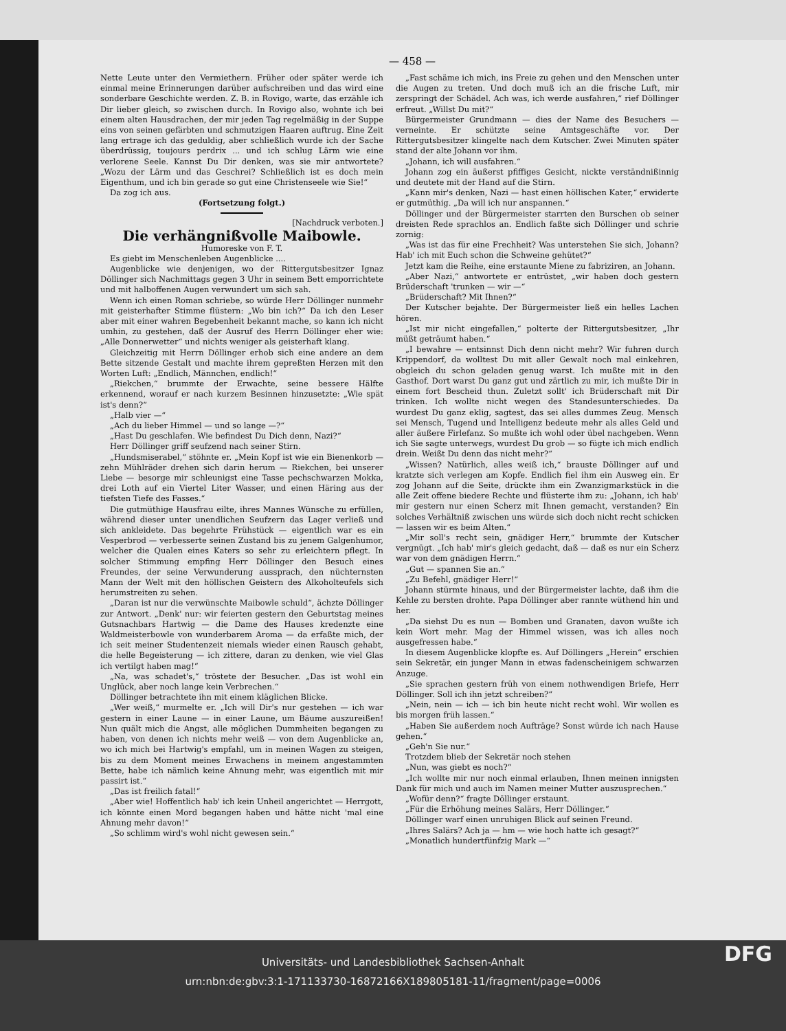— 458 —
Nette Leute unter den Vermiethern. Früher oder später werde ich einmal meine Erinnerungen darüber aufschreiben und das wird eine sonderbare Geschichte werden. Z. B. in Rovigo, warte, das erzähle ich Dir lieber gleich, so zwischen durch. In Rovigo also, wohnte ich bei einem alten Hausdrachen, der mir jeden Tag regelmäßig in der Suppe eins von seinen gefärbten und schmutzigen Haaren auftrug. Eine Zeit lang ertrage ich das geduldig, aber schließlich wurde ich der Sache überdrüssig, toujours perdrix ... und ich schlug Lärm wie eine verlorene Seele. Kannst Du Dir denken, was sie mir antwortete? „Wozu der Lärm und das Geschrei? Schließlich ist es doch mein Eigenthum, und ich bin gerade so gut eine Christenseele wie Sie!“
Da zog ich aus.
(Fortsetzung folgt.)
[Nachdruck verboten.]
Die verhängnißvolle Maibowle.
Humoreske von F. T.
Es giebt im Menschenleben Augenblicke ....
Augenblicke wie denjenigen, wo der Rittergutsbesitzer Ignaz Döllinger sich Nachmittags gegen 3 Uhr in seinem Bett emporrichtete und mit halboffenen Augen verwundert um sich sah.
Wenn ich einen Roman schriebe, so würde Herr Döllinger nunmehr mit geisterhafter Stimme flüstern: „Wo bin ich?“ Da ich den Leser aber mit einer wahren Begebenheit bekannt mache, so kann ich nicht umhin, zu gestehen, daß der Ausruf des Herrn Döllinger eher wie: „Alle Donnerwetter“ und nichts weniger als geisterhaft klang.
Gleichzeitig mit Herrn Döllinger erhob sich eine andere an dem Bette sitzende Gestalt und machte ihrem gepreßten Herzen mit den Worten Luft: „Endlich, Männchen, endlich!“
„Riekchen,“ brummte der Erwachte, seine bessere Hälfte erkennend, worauf er nach kurzem Besinnen hinzusetzte: „Wie spät ist's denn?“
„Halb vier —“
„Ach du lieber Himmel — und so lange —?“
„Hast Du geschlafen. Wie befindest Du Dich denn, Nazi?“
Herr Döllinger griff seufzend nach seiner Stirn.
„Hundsmiserabel,“ stöhnte er. „Mein Kopf ist wie ein Bienenkorb — zehn Mühlräder drehen sich darin herum — Riekchen, bei unserer Liebe — besorge mir schleunigst eine Tasse pechschwarzen Mokka, drei Loth auf ein Viertel Liter Wasser, und einen Häring aus der tiefsten Tiefe des Fasses.“
Die gutmüthige Hausfrau eilte, ihres Mannes Wünsche zu erfüllen, während dieser unter unendlichen Seufzern das Lager verließ und sich ankleidete. Das begehrte Frühstück — eigentlich war es ein Vesperbrod — verbesserte seinen Zustand bis zu jenem Galgenhumor, welcher die Qualen eines Katers so sehr zu erleichtern pflegt. In solcher Stimmung empfing Herr Döllinger den Besuch eines Freundes, der seine Verwunderung aussprach, den nüchternsten Mann der Welt mit den höllischen Geistern des Alkoholteufels sich herumstreiten zu sehen.
„Daran ist nur die verwünschte Maibowle schuld“, ächzte Döllinger zur Antwort. „Denk' nur: wir feierten gestern den Geburtstag meines Gutsnachbars Hartwig — die Dame des Hauses kredenzte eine Waldmeisterbowle von wunderbarem Aroma — da erfaßte mich, der ich seit meiner Studentenzeit niemals wieder einen Rausch gehabt, die helle Begeisterung — ich zittere, daran zu denken, wie viel Glas ich vertilgt haben mag!“
„Na, was schadet's,“ tröstete der Besucher. „Das ist wohl ein Unglück, aber noch lange kein Verbrechen.“
Döllinger betrachtete ihn mit einem kläglichen Blicke.
„Wer weiß,“ murmelte er. „Ich will Dir's nur gestehen — ich war gestern in einer Laune — in einer Laune, um Bäume auszureißen! Nun quält mich die Angst, alle möglichen Dummheiten begangen zu haben, von denen ich nichts mehr weiß — von dem Augenblicke an, wo ich mich bei Hartwig's empfahl, um in meinen Wagen zu steigen, bis zu dem Moment meines Erwachens in meinem angestammten Bette, habe ich nämlich keine Ahnung mehr, was eigentlich mit mir passirt ist.“
„Das ist freilich fatal!“
„Aber wie! Hoffentlich hab' ich kein Unheil angerichtet — Herrgott, ich könnte einen Mord begangen haben und hätte nicht 'mal eine Ahnung mehr davon!“
„So schlimm wird's wohl nicht gewesen sein.“
„Fast schäme ich mich, ins Freie zu gehen und den Menschen unter die Augen zu treten. Und doch muß ich an die frische Luft, mir zerspringt der Schädel. Ach was, ich werde ausfahren,“ rief Döllinger erfreut. „Willst Du mit?“
Bürgermeister Grundmann — dies der Name des Besuchers — verneinte. Er schützte seine Amtsgeschäfte vor. Der Rittergutsbesitzer klingelte nach dem Kutscher. Zwei Minuten später stand der alte Johann vor ihm.
„Johann, ich will ausfahren.“
Johann zog ein äußerst pfiffiges Gesicht, nickte verständnißinnig und deutete mit der Hand auf die Stirn.
„Kann mir's denken, Nazi — hast einen höllischen Kater,“ erwiderte er gutmüthig. „Da will ich nur anspannen.“
Döllinger und der Bürgermeister starrten den Burschen ob seiner dreisten Rede sprachlos an. Endlich faßte sich Döllinger und schrie zornig:
„Was ist das für eine Frechheit? Was unterstehen Sie sich, Johann? Hab' ich mit Euch schon die Schweine gehütet?“
Jetzt kam die Reihe, eine erstaunte Miene zu fabriziren, an Johann.
„Aber Nazi,“ antwortete er entrüstet, „wir haben doch gestern Brüderschaft 'trunken — wir —“
„Brüderschaft? Mit Ihnen?“
Der Kutscher bejahte. Der Bürgermeister ließ ein helles Lachen hören.
„Ist mir nicht eingefallen,“ polterte der Rittergutsbesitzer, „Ihr müßt geträumt haben.“
„I bewahre — entsinnst Dich denn nicht mehr? Wir fuhren durch Krippendorf, da wolltest Du mit aller Gewalt noch mal einkehren, obgleich du schon geladen genug warst. Ich mußte mit in den Gasthof. Dort warst Du ganz gut und zärtlich zu mir, ich mußte Dir in einem fort Bescheid thun. Zuletzt sollt' ich Brüderschaft mit Dir trinken. Ich wollte nicht wegen des Standesunterschiedes. Da wurdest Du ganz eklig, sagtest, das sei alles dummes Zeug. Mensch sei Mensch, Tugend und Intelligenz bedeute mehr als alles Geld und aller äußere Firlefanz. So mußte ich wohl oder übel nachgeben. Wenn ich Sie sagte unterwegs, wurdest Du grob — so fügte ich mich endlich drein. Weißt Du denn das nicht mehr?“
„Wissen? Natürlich, alles weiß ich,“ brauste Döllinger auf und kratzte sich verlegen am Kopfe. Endlich fiel ihm ein Ausweg ein. Er zog Johann auf die Seite, drückte ihm ein Zwanzigmarkstück in die alle Zeit offene biedere Rechte und flüsterte ihm zu: „Johann, ich hab' mir gestern nur einen Scherz mit Ihnen gemacht, verstanden? Ein solches Verhältniß zwischen uns würde sich doch nicht recht schicken — lassen wir es beim Alten.“
„Mir soll's recht sein, gnädiger Herr,“ brummte der Kutscher vergnügt. „Ich hab' mir's gleich gedacht, daß — daß es nur ein Scherz war von dem gnädigen Herrn.“
„Gut — spannen Sie an.“
„Zu Befehl, gnädiger Herr!“
Johann stürmte hinaus, und der Bürgermeister lachte, daß ihm die Kehle zu bersten drohte. Papa Döllinger aber rannte wüthend hin und her.
„Da siehst Du es nun — Bomben und Granaten, davon wußte ich kein Wort mehr. Mag der Himmel wissen, was ich alles noch ausgefressen habe.“
In diesem Augenblicke klopfte es. Auf Döllingers „Herein“ erschien sein Sekretär, ein junger Mann in etwas fadenscheinigem schwarzen Anzuge.
„Sie sprachen gestern früh von einem nothwendigen Briefe, Herr Döllinger. Soll ich ihn jetzt schreiben?“
„Nein, nein — ich — ich bin heute nicht recht wohl. Wir wollen es bis morgen früh lassen.“
„Haben Sie außerdem noch Aufträge? Sonst würde ich nach Hause gehen.“
„Geh'n Sie nur.“
Trotzdem blieb der Sekretär noch stehen
„Nun, was giebt es noch?“
„Ich wollte mir nur noch einmal erlauben, Ihnen meinen innigsten Dank für mich und auch im Namen meiner Mutter auszusprechen.“
„Wofür denn?“ fragte Döllinger erstaunt.
„Für die Erhöhung meines Salärs, Herr Döllinger.“
Döllinger warf einen unruhigen Blick auf seinen Freund.
„Ihres Salärs? Ach ja — hm — wie hoch hatte ich gesagt?“
„Monatlich hundertfünfzig Mark —“
Universitäts- und Landesbibliothek Sachsen-Anhalt
urn:nbn:de:gbv:3:1-171133730-16872166X189805181-11/fragment/page=0006 DFG